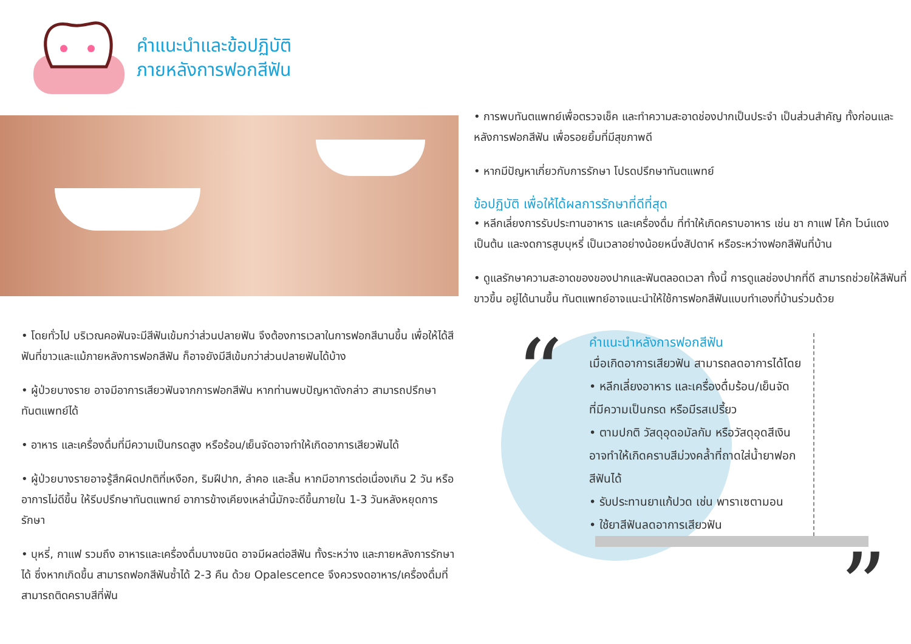คำแนะนำและข้อปฏิบัติ
ภายหลังการฟอกสีฟัน
• โดยทั่วไป บริเวณคอฟันจะมีสีฟันเข้มกว่าส่วนปลายฟัน จึงต้องการเวลาในการฟอกสีนานขึ้น เพื่อให้ได้สีฟันที่ขาวและแม้ภายหลังการฟอกสีฟัน ก็อาจยังมีสีเข้มกว่าส่วนปลายฟันได้บ้าง
• ผู้ป่วยบางราย อาจมีอาการเสียวฟันจากการฟอกสีฟัน หากท่านพบปัญหาดังกล่าว สามารถปรึกษาทันตแพทย์ได้
• อาหาร และเครื่องดื่มที่มีความเป็นกรดสูง หรือร้อน/เย็นจัดอาจทำให้เกิดอาการเสียวฟันได้
• ผู้ป่วยบางรายอาจรู้สึกผิดปกติที่เหงือก, ริมฝีปาก, ลำคอ และลิ้น หากมีอาการต่อเนื่องเกิน 2 วัน หรืออาการไม่ดีขึ้น ให้รีบปรึกษาทันตแพทย์ อาการข้างเคียงเหล่านี้มักจะดีขึ้นภายใน 1-3 วันหลังหยุดการรักษา
• บุหรี่, กาแฟ รวมถึง อาหารและเครื่องดื่มบางชนิด อาจมีผลต่อสีฟัน ทั้งระหว่าง และภายหลังการรักษาได้ ซึ่งหากเกิดขึ้น สามารถฟอกสีฟันซ้ำได้ 2-3 คืน ด้วย Opalescence จึงควรงดอาหาร/เครื่องดื่มที่สามารถติดคราบสีที่ฟัน
• การพบทันตแพทย์เพื่อตรวจเช็ค และทำความสะอาดช่องปากเป็นประจำ เป็นส่วนสำคัญ ทั้งก่อนและหลังการฟอกสีฟัน เพื่อรอยยิ้มที่มีสุขภาพดี
• หากมีปัญหาเกี่ยวกับการรักษา โปรดปรึกษาทันตแพทย์
ข้อปฏิบัติ เพื่อให้ได้ผลการรักษาที่ดีที่สุด
• หลีกเลี่ยงการรับประทานอาหาร และเครื่องดื่ม ที่ทำให้เกิดคราบอาหาร เช่น ชา กาแฟ โค้ก ไวน์แดง เป็นต้น และงดการสูบบุหรี่ เป็นเวลาอย่างน้อยหนึ่งสัปดาห์ หรือระหว่างฟอกสีฟันที่บ้าน
• ดูแลรักษาความสะอาดของของปากและฟันตลอดเวลา ทั้งนี้ การดูแลช่องปากที่ดี สามารถช่วยให้สีฟันที่ขาวขึ้น อยู่ได้นานขึ้น ทันตแพทย์อาจแนะนำให้ใช้การฟอกสีฟันแบบทำเองที่บ้านร่วมด้วย
“
คำแนะนำหลังการฟอกสีฟัน
เมื่อเกิดอาการเสียวฟัน สามารถลดอาการได้โดย
• หลีกเลี่ยงอาหาร และเครื่องดื่มร้อน/เย็นจัด
ที่มีความเป็นกรด หรือมีรสเปรี้ยว
• ตามปกติ วัสดุอุดอมัลกัม หรือวัสดุอุดสีเงิน
อาจทำให้เกิดคราบสีม่วงคล้ำที่ถาดใส่น้ำยาฟอก
สีฟันได้
• รับประทานยาแก้ปวด เช่น พาราเซตามอน
• ใช้ยาสีฟันลดอาการเสียวฟัน
”